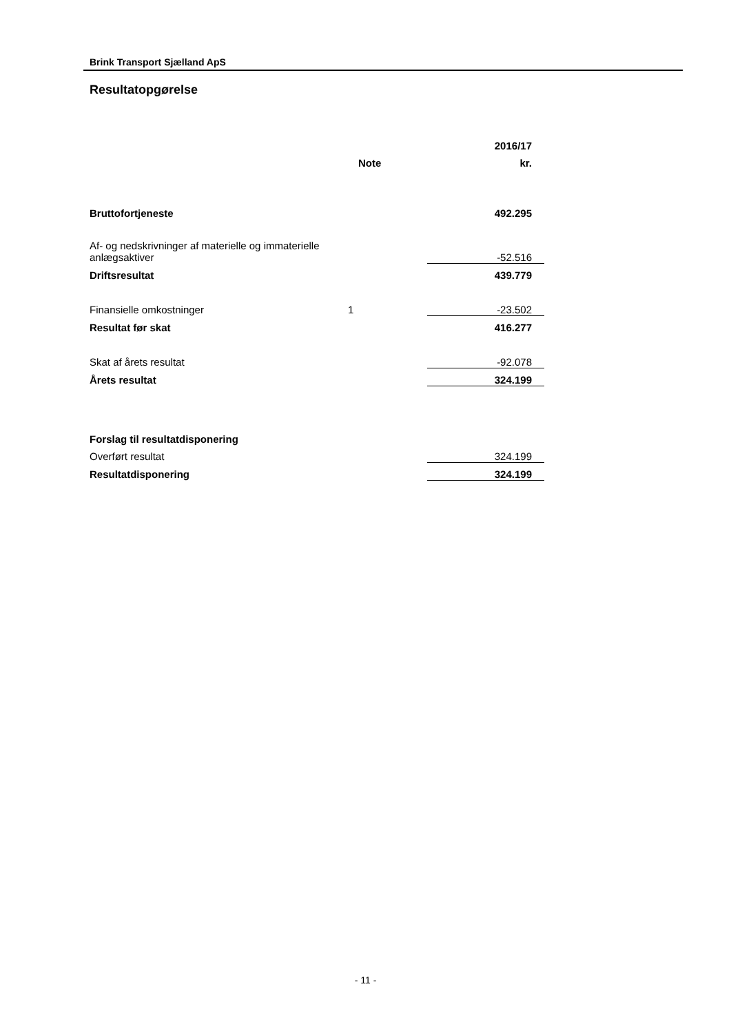Brink Transport Sjælland ApS
Resultatopgørelse
| | | 2016/17 |
| --- | --- | --- |
| | Note | kr. |
| Bruttofortjeneste | | 492.295 |
| Af- og nedskrivninger af materielle og immaterielle anlægsaktiver | | -52.516 |
| Driftsresultat | | 439.779 |
| Finansielle omkostninger | 1 | -23.502 |
| Resultat før skat | | 416.277 |
| Skat af årets resultat | | -92.078 |
| Årets resultat | | 324.199 |
| Forslag til resultatdisponering | | |
| Overført resultat | | 324.199 |
| Resultatdisponering | | 324.199 |
- 11 -